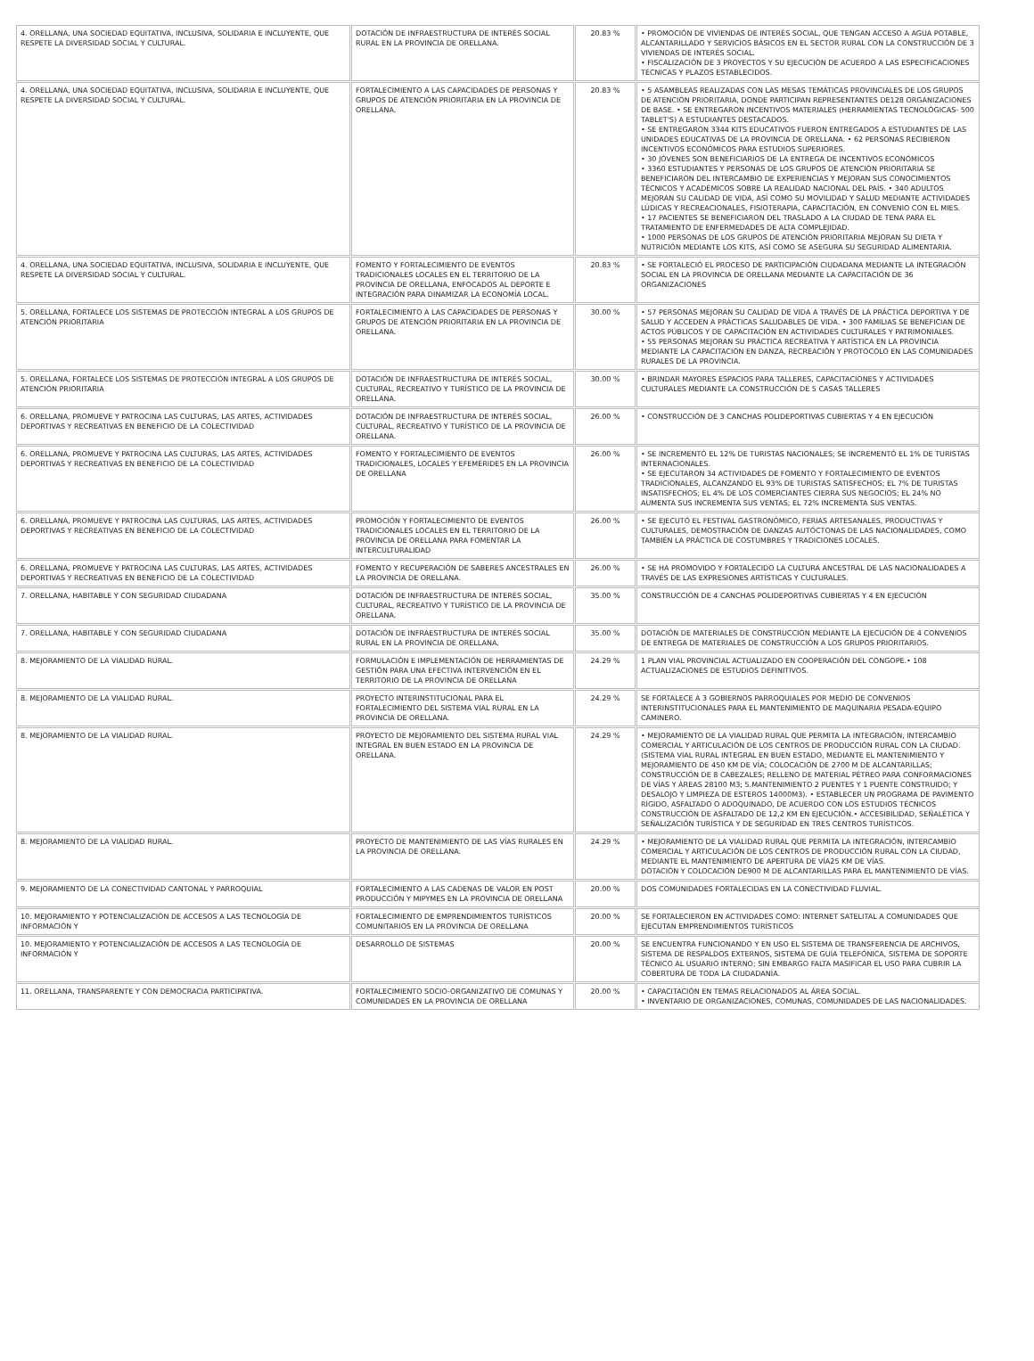| 4. ORELLANA, UNA SOCIEDAD EQUITATIVA, INCLUSIVA, SOLIDARIA E INCLUYENTE, QUE RESPETE LA DIVERSIDAD SOCIAL Y CULTURAL. | DOTACIÓN DE INFRAESTRUCTURA DE INTERÉS SOCIAL RURAL EN LA PROVINCIA DE ORELLANA. | 20.83 % | • PROMOCIÓN DE VIVIENDAS DE INTERÉS SOCIAL, QUE TENGAN ACCESO A AGUA POTABLE, ALCANTARILLADO Y SERVICIOS BÁSICOS EN EL SECTOR RURAL CON LA CONSTRUCCIÓN DE 3 VIVIENDAS DE INTERÉS SOCIAL. • FISCALIZACIÓN DE 3 PROYECTOS Y SU EJECUCIÓN DE ACUERDO A LAS ESPECIFICACIONES TÉCNICAS Y PLAZOS ESTABLECIDOS. |
| 4. ORELLANA, UNA SOCIEDAD EQUITATIVA, INCLUSIVA, SOLIDARIA E INCLUYENTE, QUE RESPETE LA DIVERSIDAD SOCIAL Y CULTURAL. | FORTALECIMIENTO A LAS CAPACIDADES DE PERSONAS Y GRUPOS DE ATENCIÓN PRIORITARIA EN LA PROVINCIA DE ORELLANA. | 20.83 % | • 5 ASAMBLEAS REALIZADAS CON LAS MESAS TEMÁTICAS PROVINCIALES DE LOS GRUPOS DE ATENCIÓN PRIORITARIA, DONDE PARTICIPAN REPRESENTANTES DE128 ORGANIZACIONES DE BASE. • SE ENTREGARON INCENTIVOS MATERIALES (HERRAMIENTAS TECNOLÓGICAS- 500 TABLET'S) A ESTUDIANTES DESTACADOS. • SE ENTREGARON 3344 KITS EDUCATIVOS FUERON ENTREGADOS A ESTUDIANTES DE LAS UNIDADES EDUCATIVAS DE LA PROVINCIA DE ORELLANA. • 62 PERSONAS RECIBIERON INCENTIVOS ECONÓMICOS PARA ESTUDIOS SUPERIORES. • 30 JÓVENES SON BENEFICIARIOS DE LA ENTREGA DE INCENTIVOS ECONÓMICOS • 3360 ESTUDIANTES Y PERSONAS DE LOS GRUPOS DE ATENCIÓN PRIORITARIA SE BENEFICIARON DEL INTERCAMBIO DE EXPERIENCIAS Y MEJORAN SUS CONOCIMIENTOS TÉCNICOS Y ACADÉMICOS SOBRE LA REALIDAD NACIONAL DEL PAÍS. • 340 ADULTOS MEJORAN SU CALIDAD DE VIDA, ASÍ COMO SU MOVILIDAD Y SALUD MEDIANTE ACTIVIDADES LÚDICAS Y RECREACIONALES, FISIOTERAPIA, CAPACITACIÓN, EN CONVENIO CON EL MIES. • 17 PACIENTES SE BENEFICIARON DEL TRASLADO A LA CIUDAD DE TENA PARA EL TRATAMIENTO DE ENFERMEDADES DE ALTA COMPLEJIDAD. • 1000 PERSONAS DE LOS GRUPOS DE ATENCIÓN PRIORITARIA MEJORAN SU DIETA Y NUTRICIÓN MEDIANTE LOS KITS, ASÍ COMO SE ASEGURA SU SEGURIDAD ALIMENTARIA. |
| 4. ORELLANA, UNA SOCIEDAD EQUITATIVA, INCLUSIVA, SOLIDARIA E INCLUYENTE, QUE RESPETE LA DIVERSIDAD SOCIAL Y CULTURAL. | FOMENTO Y FORTALECIMIENTO DE EVENTOS TRADICIONALES LOCALES EN EL TERRITORIO DE LA PROVINCIA DE ORELLANA, ENFOCADOS AL DEPORTE E INTEGRACIÓN PARA DINAMIZAR LA ECONOMÍA LOCAL. | 20.83 % | • SE FORTALECIÓ EL PROCESO DE PARTICIPACIÓN CIUDADANA MEDIANTE LA INTEGRACIÓN SOCIAL EN LA PROVINCIA DE ORELLANA MEDIANTE LA CAPACITACIÓN DE 36 ORGANIZACIONES |
| 5. ORELLANA, FORTALECE LOS SISTEMAS DE PROTECCIÓN INTEGRAL A LOS GRUPOS DE ATENCIÓN PRIORITARIA | FORTALECIMIENTO A LAS CAPACIDADES DE PERSONAS Y GRUPOS DE ATENCIÓN PRIORITARIA EN LA PROVINCIA DE ORELLANA. | 30.00 % | • 57 PERSONAS MEJORAN SU CALIDAD DE VIDA A TRAVÉS DE LA PRÁCTICA DEPORTIVA Y DE SALUD Y ACCEDEN A PRÁCTICAS SALUDABLES DE VIDA. • 300 FAMILIAS SE BENEFICIAN DE ACTOS PÚBLICOS Y DE CAPACITACIÓN EN ACTIVIDADES CULTURALES Y PATRIMONIALES. • 55 PERSONAS MEJORAN SU PRÁCTICA RECREATIVA Y ARTÍSTICA EN LA PROVINCIA MEDIANTE LA CAPACITACIÓN EN DANZA, RECREACIÓN Y PROTOCOLO EN LAS COMUNIDADES RURALES DE LA PROVINCIA. |
| 5. ORELLANA, FORTALECE LOS SISTEMAS DE PROTECCIÓN INTEGRAL A LOS GRUPOS DE ATENCIÓN PRIORITARIA | DOTACIÓN DE INFRAESTRUCTURA DE INTERÉS SOCIAL, CULTURAL, RECREATIVO Y TURÍSTICO DE LA PROVINCIA DE ORELLANA. | 30.00 % | • BRINDAR MAYORES ESPACIOS PARA TALLERES, CAPACITACIONES Y ACTIVIDADES CULTURALES MEDIANTE LA CONSTRUCCIÓN DE 5 CASAS TALLERES |
| 6. ORELLANA, PROMUEVE Y PATROCINA LAS CULTURAS, LAS ARTES, ACTIVIDADES DEPORTIVAS Y RECREATIVAS EN BENEFICIO DE LA COLECTIVIDAD | DOTACIÓN DE INFRAESTRUCTURA DE INTERÉS SOCIAL, CULTURAL, RECREATIVO Y TURÍSTICO DE LA PROVINCIA DE ORELLANA. | 26.00 % | • CONSTRUCCIÓN DE 3 CANCHAS POLIDEPORTIVAS CUBIERTAS Y 4 EN EJECUCIÓN |
| 6. ORELLANA, PROMUEVE Y PATROCINA LAS CULTURAS, LAS ARTES, ACTIVIDADES DEPORTIVAS Y RECREATIVAS EN BENEFICIO DE LA COLECTIVIDAD | FOMENTO Y FORTALECIMIENTO DE EVENTOS TRADICIONALES, LOCALES Y EFEMÉRIDES EN LA PROVINCIA DE ORELLANA | 26.00 % | • SE INCREMENTÓ EL 12% DE TURISTAS NACIONALES; SE INCREMENTÓ EL 1% DE TURISTAS INTERNACIONALES. • SE EJECUTARON 34 ACTIVIDADES DE FOMENTO Y FORTALECIMIENTO DE EVENTOS TRADICIONALES, ALCANZANDO EL 93% DE TURISTAS SATISFECHOS; EL 7% DE TURISTAS INSATISFECHOS; EL 4% DE LOS COMERCIANTES CIERRA SUS NEGOCIOS; EL 24% NO AUMENTA SUS INCREMENTA SUS VENTAS; EL 72% INCREMENTA SUS VENTAS. |
| 6. ORELLANA, PROMUEVE Y PATROCINA LAS CULTURAS, LAS ARTES, ACTIVIDADES DEPORTIVAS Y RECREATIVAS EN BENEFICIO DE LA COLECTIVIDAD | PROMOCIÓN Y FORTALECIMIENTO DE EVENTOS TRADICIONALES LOCALES EN EL TERRITORIO DE LA PROVINCIA DE ORELLANA PARA FOMENTAR LA INTERCULTURALIDAD | 26.00 % | • SE EJECUTÓ EL FESTIVAL GASTRONÓMICO, FERIAS ARTESANALES, PRODUCTIVAS Y CULTURALES, DEMOSTRACIÓN DE DANZAS AUTÓCTONAS DE LAS NACIONALIDADES, COMO TAMBIÉN LA PRÁCTICA DE COSTUMBRES Y TRADICIONES LOCALES. |
| 6. ORELLANA, PROMUEVE Y PATROCINA LAS CULTURAS, LAS ARTES, ACTIVIDADES DEPORTIVAS Y RECREATIVAS EN BENEFICIO DE LA COLECTIVIDAD | FOMENTO Y RECUPERACIÓN DE SABERES ANCESTRALES EN LA PROVINCIA DE ORELLANA. | 26.00 % | • SE HA PROMOVIDO Y FORTALECIDO LA CULTURA ANCESTRAL DE LAS NACIONALIDADES A TRAVÉS DE LAS EXPRESIONES ARTÍSTICAS Y CULTURALES. |
| 7. ORELLANA, HABITABLE Y CON SEGURIDAD CIUDADANA | DOTACIÓN DE INFRAESTRUCTURA DE INTERÉS SOCIAL, CULTURAL, RECREATIVO Y TURÍSTICO DE LA PROVINCIA DE ORELLANA. | 35.00 % | CONSTRUCCIÓN DE 4 CANCHAS POLIDEPORTIVAS CUBIERTAS Y 4 EN EJECUCIÓN |
| 7. ORELLANA, HABITABLE Y CON SEGURIDAD CIUDADANA | DOTACIÓN DE INFRAESTRUCTURA DE INTERÉS SOCIAL RURAL EN LA PROVINCIA DE ORELLANA. | 35.00 % | DOTACIÓN DE MATERIALES DE CONSTRUCCIÓN MEDIANTE LA EJECUCIÓN DE 4 CONVENIOS DE ENTREGA DE MATERIALES DE CONSTRUCCIÓN A LOS GRUPOS PRIORITARIOS. |
| 8. MEJORAMIENTO DE LA VIALIDAD RURAL. | FORMULACIÓN E IMPLEMENTACIÓN DE HERRAMIENTAS DE GESTIÓN PARA UNA EFECTIVA INTERVENCIÓN EN EL TERRITORIO DE LA PROVINCIA DE ORELLANA | 24.29 % | 1 PLAN VIAL PROVINCIAL ACTUALIZADO EN COOPERACIÓN DEL CONGOPE.• 108 ACTUALIZACIONES DE ESTUDIOS DEFINITIVOS. |
| 8. MEJORAMIENTO DE LA VIALIDAD RURAL. | PROYECTO INTERINSTITUCIONAL PARA EL FORTALECIMIENTO DEL SISTEMA VIAL RURAL EN LA PROVINCIA DE ORELLANA. | 24.29 % | SE FORTALECE A 3 GOBIERNOS PARROQUIALES POR MEDIO DE CONVENIOS INTERINSTITUCIONALES PARA EL MANTENIMIENTO DE MAQUINARIA PESADA-EQUIPO CAMINERO. |
| 8. MEJORAMIENTO DE LA VIALIDAD RURAL. | PROYECTO DE MEJORAMIENTO DEL SISTEMA RURAL VIAL INTEGRAL EN BUEN ESTADO EN LA PROVINCIA DE ORELLANA. | 24.29 % | • MEJORAMIENTO DE LA VIALIDAD RURAL QUE PERMITA LA INTEGRACIÓN, INTERCAMBIO COMERCIAL Y ARTICULACIÓN DE LOS CENTROS DE PRODUCCIÓN RURAL CON LA CIUDAD. (SISTEMA VIAL RURAL INTEGRAL EN BUEN ESTADO, MEDIANTE EL MANTENIMIENTO Y MEJORAMIENTO DE 450 KM DE VÍA; COLOCACIÓN DE 2700 M DE ALCANTARILLAS; CONSTRUCCIÓN DE 8 CABEZALES; RELLENO DE MATERIAL PÉTREO PARA CONFORMACIONES DE VÍAS Y ÁREAS 28100 M3; 5.MANTENIMIENTO 2 PUENTES Y 1 PUENTE CONSTRUIDO; Y DESALOJO Y LIMPIEZA DE ESTEROS 14000M3). • ESTABLECER UN PROGRAMA DE PAVIMENTO RÍGIDO, ASFALTADO O ADOQUINADO, DE ACUERDO CON LOS ESTUDIOS TÉCNICOS CONSTRUCCIÓN DE ASFALTADO DE 12,2 KM EN EJECUCIÓN.• ACCESIBILIDAD, SEÑALÉTICA Y SEÑALIZACIÓN TURÍSTICA Y DE SEGURIDAD EN TRES CENTROS TURÍSTICOS. |
| 8. MEJORAMIENTO DE LA VIALIDAD RURAL. | PROYECTO DE MANTENIMIENTO DE LAS VÍAS RURALES EN LA PROVINCIA DE ORELLANA. | 24.29 % | • MEJORAMIENTO DE LA VIALIDAD RURAL QUE PERMITA LA INTEGRACIÓN, INTERCAMBIO COMERCIAL Y ARTICULACIÓN DE LOS CENTROS DE PRODUCCIÓN RURAL CON LA CIUDAD, MEDIANTE EL MANTENIMIENTO DE APERTURA DE VÍA25 KM DE VÍAS. DOTACIÓN Y COLOCACIÓN DE900 M DE ALCANTARILLAS PARA EL MANTENIMIENTO DE VÍAS. |
| 9. MEJORAMIENTO DE LA CONECTIVIDAD CANTONAL Y PARROQUIAL | FORTALECIMIENTO A LAS CADENAS DE VALOR EN POST PRODUCCIÓN Y MIPYMES EN LA PROVINCIA DE ORELLANA | 20.00 % | DOS COMUNIDADES FORTALECIDAS EN LA CONECTIVIDAD FLUVIAL. |
| 10. MEJORAMIENTO Y POTENCIALIZACIÓN DE ACCESOS A LAS TECNOLOGÍA DE INFORMACIÓN Y | FORTALECIMIENTO DE EMPRENDIMIENTOS TURÍSTICOS COMUNITARIOS EN LA PROVINCIA DE ORELLANA | 20.00 % | SE FORTALECIERON EN ACTIVIDADES COMO: INTERNET SATELITAL A COMUNIDADES QUE EJECUTAN EMPRENDIMIENTOS TURÍSTICOS |
| 10. MEJORAMIENTO Y POTENCIALIZACIÓN DE ACCESOS A LAS TECNOLOGÍA DE INFORMACIÓN Y | DESARROLLO DE SISTEMAS | 20.00 % | SE ENCUENTRA FUNCIONANDO Y EN USO EL SISTEMA DE TRANSFERENCIA DE ARCHIVOS, SISTEMA DE RESPALDOS EXTERNOS, SISTEMA DE GUÍA TELEFÓNICA, SISTEMA DE SOPORTE TÉCNICO AL USUARIO INTERNO; SIN EMBARGO FALTA MASIFICAR EL USO PARA CUBRIR LA COBERTURA DE TODA LA CIUDADANÍA. |
| 11. ORELLANA, TRANSPARENTE Y CON DEMOCRACIA PARTICIPATIVA. | FORTALECIMIENTO SOCIO-ORGANIZATIVO DE COMUNAS Y COMUNIDADES EN LA PROVINCIA DE ORELLANA | 20.00 % | • CAPACITACIÓN EN TEMAS RELACIONADOS AL ÁREA SOCIAL. • INVENTARIO DE ORGANIZACIONES, COMUNAS, COMUNIDADES DE LAS NACIONALIDADES. |